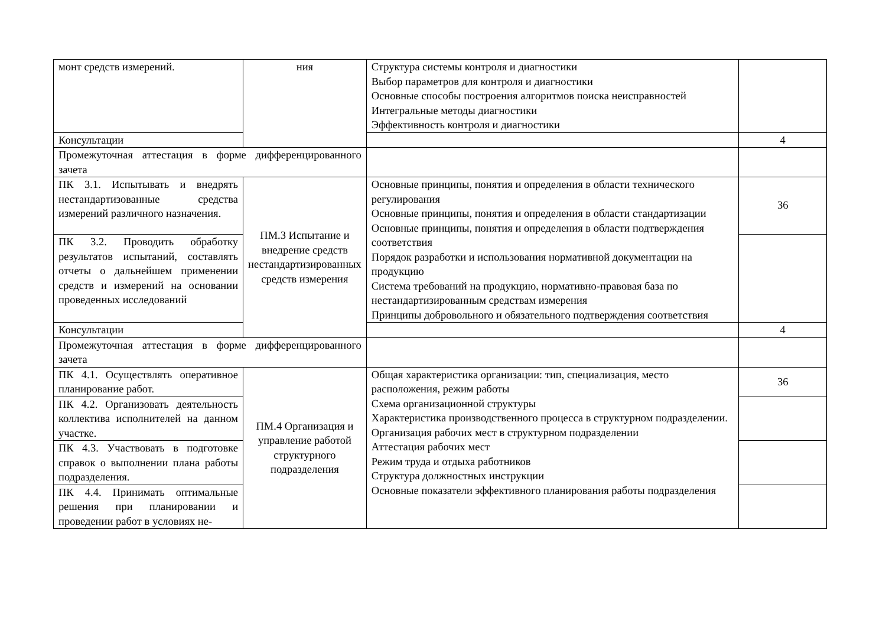| монт средств измерений. | ния | Структура системы контроля и диагностики Выбор параметров для контроля и диагностики Основные способы построения алгоритмов поиска неисправностей Интегральные методы диагностики Эффективность контроля и диагностики | |
| Консультации | | | 4 |
| Промежуточная аттестация в форме дифференцированного зачета | | | |
| ПК 3.1. Испытывать и внедрять нестандартизованные средства измерений различного назначения. | ПМ.3 Испытание и внедрение средств нестандартизированных средств измерения | Основные принципы, понятия и определения в области технического регулирования Основные принципы, понятия и определения в области стандартизации Основные принципы, понятия и определения в области подтверждения соответствия Порядок разработки и использования нормативной документации на продукцию Система требований на продукцию, нормативно-правовая база по нестандартизированным средствам измерения Принципы добровольного и обязательного подтверждения соответствия | 36 |
| ПК 3.2. Проводить обработку результатов испытаний, составлять отчеты о дальнейшем применении средств и измерений на основании проведенных исследований | | | |
| Консультации | | | 4 |
| Промежуточная аттестация в форме дифференцированного зачета | | | |
| ПК 4.1. Осуществлять оперативное планирование работ. | ПМ.4 Организация и управление работой структурного подразделения | Общая характеристика организации: тип, специализация, место расположения, режим работы Схема организационной структуры Характеристика производственного процесса в структурном подразделении. Организация рабочих мест в структурном подразделении Аттестация рабочих мест Режим труда и отдыха работников Структура должностных инструкции Основные показатели эффективного планирования работы подразделения | 36 |
| ПК 4.2. Организовать деятельность коллектива исполнителей на данном участке. | | | |
| ПК 4.3. Участвовать в подготовке справок о выполнении плана работы подразделения. | | | |
| ПК 4.4. Принимать оптимальные решения при планировании и проведении работ в условиях не- | | | |